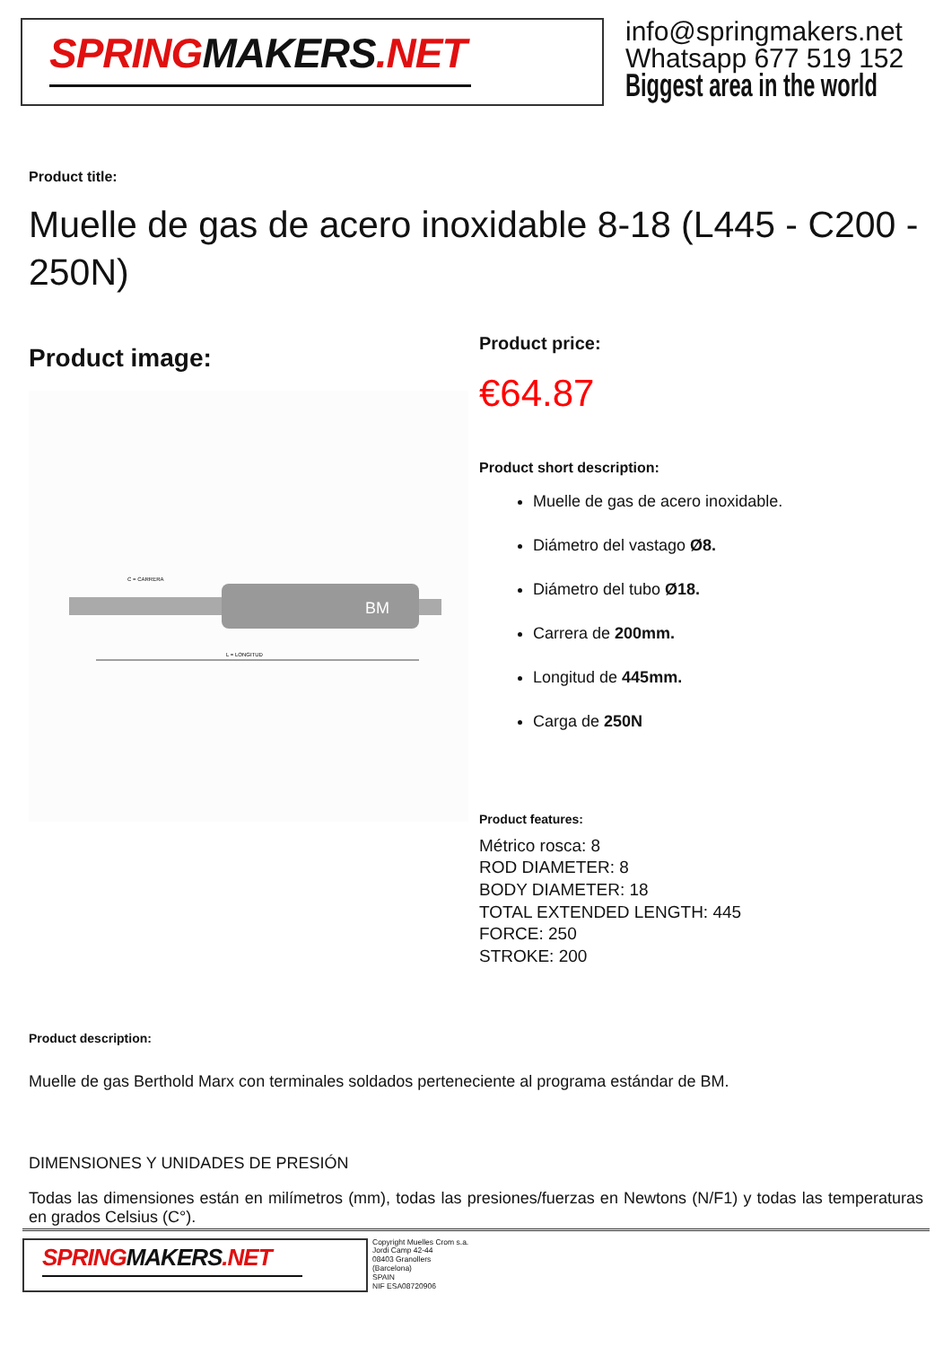SPRINGMAKERS.NET
info@springmakers.net
Whatsapp 677 519 152
Biggest area in the world
Product title:
Muelle de gas de acero inoxidable 8-18 (L445 - C200 - 250N)
Product image:
BM
L = LONGITUD
C = CARRERA
Product price:
€64.87
Product short description:
Muelle de gas de acero inoxidable.
Diámetro del vastago Ø8.
Diámetro del tubo Ø18.
Carrera de 200mm.
Longitud de 445mm.
Carga de 250N
Product features:
Métrico rosca: 8
ROD DIAMETER: 8
BODY DIAMETER: 18
TOTAL EXTENDED LENGTH: 445
FORCE: 250
STROKE: 200
Product description:
Muelle de gas Berthold Marx con terminales soldados perteneciente al programa estándar de BM.
DIMENSIONES Y UNIDADES DE PRESIÓN
Todas las dimensiones están en milímetros (mm), todas las presiones/fuerzas en Newtons (N/F1) y todas las temperaturas en grados Celsius (C°).
SPRINGMAKERS.NET
Copyright Muelles Crom s.a.
Jordi Camp 42-44
08403 Granollers
(Barcelona)
SPAIN
NIF ESA08720906